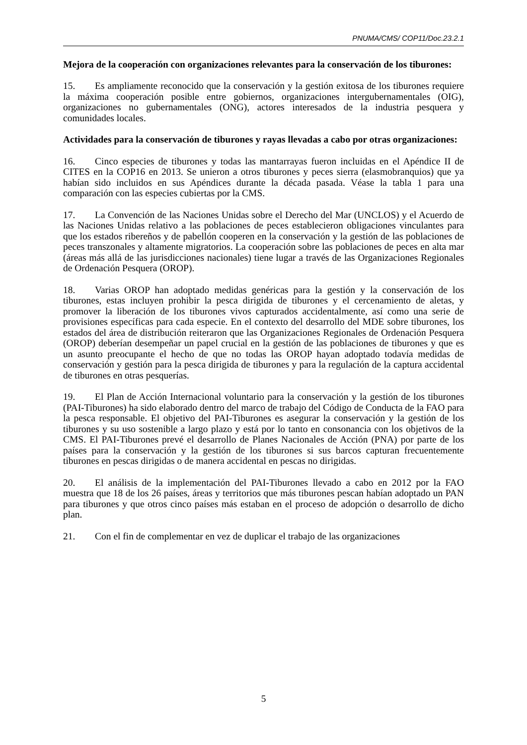PNUMA/CMS/ COP11/Doc.23.2.1
Mejora de la cooperación con organizaciones relevantes para la conservación de los tiburones:
15. Es ampliamente reconocido que la conservación y la gestión exitosa de los tiburones requiere la máxima cooperación posible entre gobiernos, organizaciones intergubernamentales (OIG), organizaciones no gubernamentales (ONG), actores interesados de la industria pesquera y comunidades locales.
Actividades para la conservación de tiburones y rayas llevadas a cabo por otras organizaciones:
16. Cinco especies de tiburones y todas las mantarrayas fueron incluidas en el Apéndice II de CITES en la COP16 en 2013. Se unieron a otros tiburones y peces sierra (elasmobranquios) que ya habían sido incluidos en sus Apéndices durante la década pasada. Véase la tabla 1 para una comparación con las especies cubiertas por la CMS.
17. La Convención de las Naciones Unidas sobre el Derecho del Mar (UNCLOS) y el Acuerdo de las Naciones Unidas relativo a las poblaciones de peces establecieron obligaciones vinculantes para que los estados ribereños y de pabellón cooperen en la conservación y la gestión de las poblaciones de peces transzonales y altamente migratorios. La cooperación sobre las poblaciones de peces en alta mar (áreas más allá de las jurisdicciones nacionales) tiene lugar a través de las Organizaciones Regionales de Ordenación Pesquera (OROP).
18. Varias OROP han adoptado medidas genéricas para la gestión y la conservación de los tiburones, estas incluyen prohibir la pesca dirigida de tiburones y el cercenamiento de aletas, y promover la liberación de los tiburones vivos capturados accidentalmente, así como una serie de provisiones específicas para cada especie. En el contexto del desarrollo del MDE sobre tiburones, los estados del área de distribución reiteraron que las Organizaciones Regionales de Ordenación Pesquera (OROP) deberían desempeñar un papel crucial en la gestión de las poblaciones de tiburones y que es un asunto preocupante el hecho de que no todas las OROP hayan adoptado todavía medidas de conservación y gestión para la pesca dirigida de tiburones y para la regulación de la captura accidental de tiburones en otras pesquerías.
19. El Plan de Acción Internacional voluntario para la conservación y la gestión de los tiburones (PAI-Tiburones) ha sido elaborado dentro del marco de trabajo del Código de Conducta de la FAO para la pesca responsable. El objetivo del PAI-Tiburones es asegurar la conservación y la gestión de los tiburones y su uso sostenible a largo plazo y está por lo tanto en consonancia con los objetivos de la CMS. El PAI-Tiburones prevé el desarrollo de Planes Nacionales de Acción (PNA) por parte de los países para la conservación y la gestión de los tiburones si sus barcos capturan frecuentemente tiburones en pescas dirigidas o de manera accidental en pescas no dirigidas.
20. El análisis de la implementación del PAI-Tiburones llevado a cabo en 2012 por la FAO muestra que 18 de los 26 países, áreas y territorios que más tiburones pescan habían adoptado un PAN para tiburones y que otros cinco países más estaban en el proceso de adopción o desarrollo de dicho plan.
21. Con el fin de complementar en vez de duplicar el trabajo de las organizaciones
5